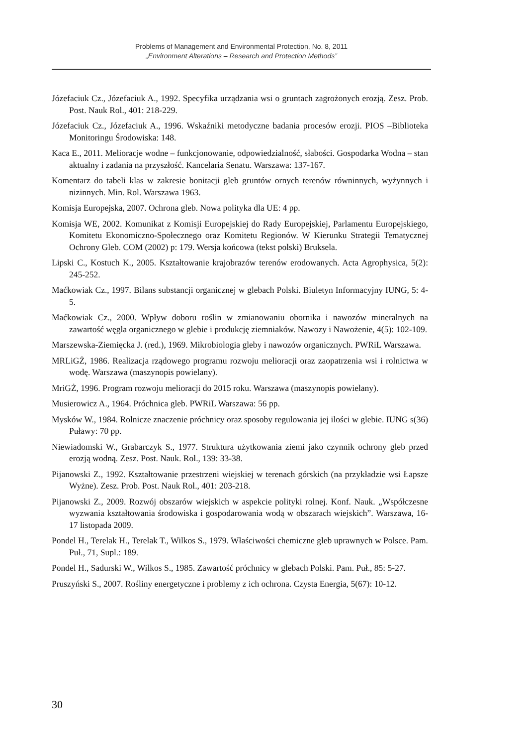Problems of Management and Environmental Protection, No. 8, 2011
„Environment Alterations – Research and Protection Methods”
Józefaciuk Cz., Józefaciuk A., 1992. Specyfika urządzania wsi o gruntach zagrożonych erozją. Zesz. Prob. Post. Nauk Rol., 401: 218-229.
Józefaciuk Cz., Józefaciuk A., 1996. Wskaźniki metodyczne badania procesów erozji. PIOS –Biblioteka Monitoringu Środowiska: 148.
Kaca E., 2011. Melioracje wodne – funkcjonowanie, odpowiedzialność, słabości. Gospodarka Wodna – stan aktualny i zadania na przyszłość. Kancelaria Senatu. Warszawa: 137-167.
Komentarz do tabeli klas w zakresie bonitacji gleb gruntów ornych terenów równinnych, wyżynnych i nizinnych. Min. Rol. Warszawa 1963.
Komisja Europejska, 2007. Ochrona gleb. Nowa polityka dla UE: 4 pp.
Komisja WE, 2002. Komunikat z Komisji Europejskiej do Rady Europejskiej, Parlamentu Europejskiego, Komitetu Ekonomiczno-Społecznego oraz Komitetu Regionów. W Kierunku Strategii Tematycznej Ochrony Gleb. COM (2002) p: 179. Wersja końcowa (tekst polski) Bruksela.
Lipski C., Kostuch K., 2005. Kształtowanie krajobrazów terenów erodowanych. Acta Agrophysica, 5(2): 245-252.
Maćkowiak Cz., 1997. Bilans substancji organicznej w glebach Polski. Biuletyn Informacyjny IUNG, 5: 4-5.
Maćkowiak Cz., 2000. Wpływ doboru roślin w zmianowaniu obornika i nawozów mineralnych na zawartość węgla organicznego w glebie i produkcję ziemniaków. Nawozy i Nawożenie, 4(5): 102-109.
Marszewska-Ziemięcka J. (red.), 1969. Mikrobiologia gleby i nawozów organicznych. PWRiL Warszawa.
MRLiGŻ, 1986. Realizacja rządowego programu rozwoju melioracji oraz zaopatrzenia wsi i rolnictwa w wodę. Warszawa (maszynopis powielany).
MriGŻ, 1996. Program rozwoju melioracji do 2015 roku. Warszawa (maszynopis powielany).
Musierowicz A., 1964. Próchnica gleb. PWRiL Warszawa: 56 pp.
Mysków W., 1984. Rolnicze znaczenie próchnicy oraz sposoby regulowania jej ilości w glebie. IUNG s(36) Puławy: 70 pp.
Niewiadomski W., Grabarczyk S., 1977. Struktura użytkowania ziemi jako czynnik ochrony gleb przed erozją wodną. Zesz. Post. Nauk. Rol., 139: 33-38.
Pijanowski Z., 1992. Kształtowanie przestrzeni wiejskiej w terenach górskich (na przykładzie wsi Łapsze Wyżne). Zesz. Prob. Post. Nauk Rol., 401: 203-218.
Pijanowski Z., 2009. Rozwój obszarów wiejskich w aspekcie polityki rolnej. Konf. Nauk. „Współczesne wyzwania kształtowania środowiska i gospodarowania wodą w obszarach wiejskich”. Warszawa, 16-17 listopada 2009.
Pondel H., Terelak H., Terelak T., Wilkos S., 1979. Właściwości chemiczne gleb uprawnych w Polsce. Pam. Puł., 71, Supl.: 189.
Pondel H., Sadurski W., Wilkos S., 1985. Zawartość próchnicy w glebach Polski. Pam. Puł., 85: 5-27.
Pruszyński S., 2007. Rośliny energetyczne i problemy z ich ochrona. Czysta Energia, 5(67): 10-12.
30